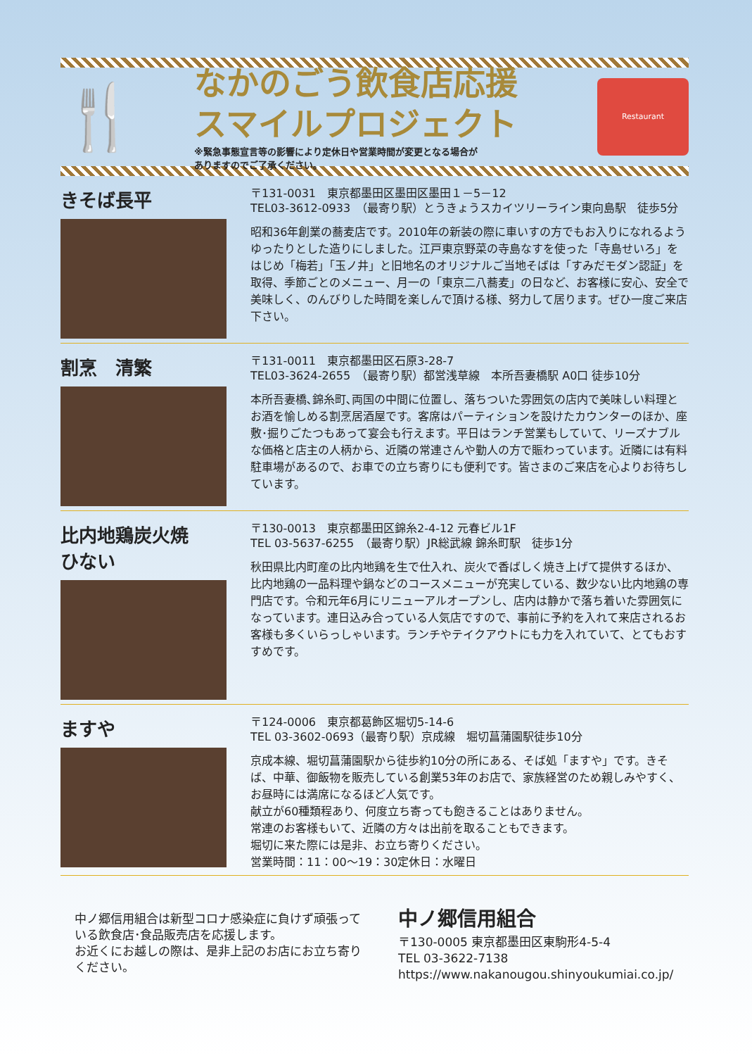🍴
なかのごう飲食店応援
スマイルプロジェクト
※緊急事態宣言等の影響により定休日や営業時間が変更となる場合が
ありますのでご了承ください。
Restaurant
きそば長平
〒131-0031　東京都墨田区墨田区墨田１－5－12
TEL03-3612-0933　（最寄り駅）とうきょうスカイツリーライン東向島駅　徒歩5分
昭和36年創業の蕎麦店です。2010年の新装の際に車いすの方でもお入りになれるようゆったりとした造りにしました。江戸東京野菜の寺島なすを使った「寺島せいろ」をはじめ「梅若」「玉ノ井」と旧地名のオリジナルご当地そばは「すみだモダン認証」を取得、季節ごとのメニュー、月一の「東京二八蕎麦」の日など、お客様に安心、安全で美味しく、のんびりした時間を楽しんで頂ける様、努力して居ります。ぜひ一度ご来店下さい。
割烹　清繁
〒131-0011　東京都墨田区石原3-28-7
TEL03-3624-2655　（最寄り駅）都営浅草線　本所吾妻橋駅 A0口 徒歩10分
本所吾妻橋､錦糸町､両国の中間に位置し、落ちついた雰囲気の店内で美味しい料理とお酒を愉しめる割烹居酒屋です。客席はパーティションを設けたカウンターのほか、座敷･掘りごたつもあって宴会も行えます。平日はランチ営業もしていて、リーズナブルな価格と店主の人柄から、近隣の常連さんや勤人の方で賑わっています。近隣には有料駐車場があるので、お車での立ち寄りにも便利です。皆さまのご来店を心よりお待ちしています。
比内地鶏炭火焼
ひない
〒130-0013　東京都墨田区錦糸2-4-12 元春ビル1F
TEL 03-5637-6255　（最寄り駅）JR総武線 錦糸町駅　徒歩1分
秋田県比内町産の比内地鶏を生で仕入れ、炭火で香ばしく焼き上げて提供するほか、比内地鶏の一品料理や鍋などのコースメニューが充実している、数少ない比内地鶏の専門店です。令和元年6月にリニューアルオープンし、店内は静かで落ち着いた雰囲気になっています。連日込み合っている人気店ですので、事前に予約を入れて来店されるお客様も多くいらっしゃいます。ランチやテイクアウトにも力を入れていて、とてもおすすめです。
ますや
〒124-0006　東京都葛飾区堀切5-14-6
TEL 03-3602-0693（最寄り駅）京成線　堀切菖蒲園駅徒歩10分
京成本線、堀切菖蒲園駅から徒歩約10分の所にある、そば処「ますや」です。きそば、中華、御飯物を販売している創業53年のお店で、家族経営のため親しみやすく、お昼時には満席になるほど人気です。
献立が60種類程あり、何度立ち寄っても飽きることはありません。
常連のお客様もいて、近隣の方々は出前を取ることもできます。
堀切に来た際には是非、お立ち寄りください。
営業時間：11：00～19：30定休日：水曜日
中ノ郷信用組合は新型コロナ感染症に負けず頑張っている飲食店･食品販売店を応援します。
お近くにお越しの際は、是非上記のお店にお立ち寄りください。
中ノ郷信用組合
〒130-0005 東京都墨田区東駒形4-5-4
TEL 03-3622-7138
https://www.nakanougou.shinyoukumiai.co.jp/